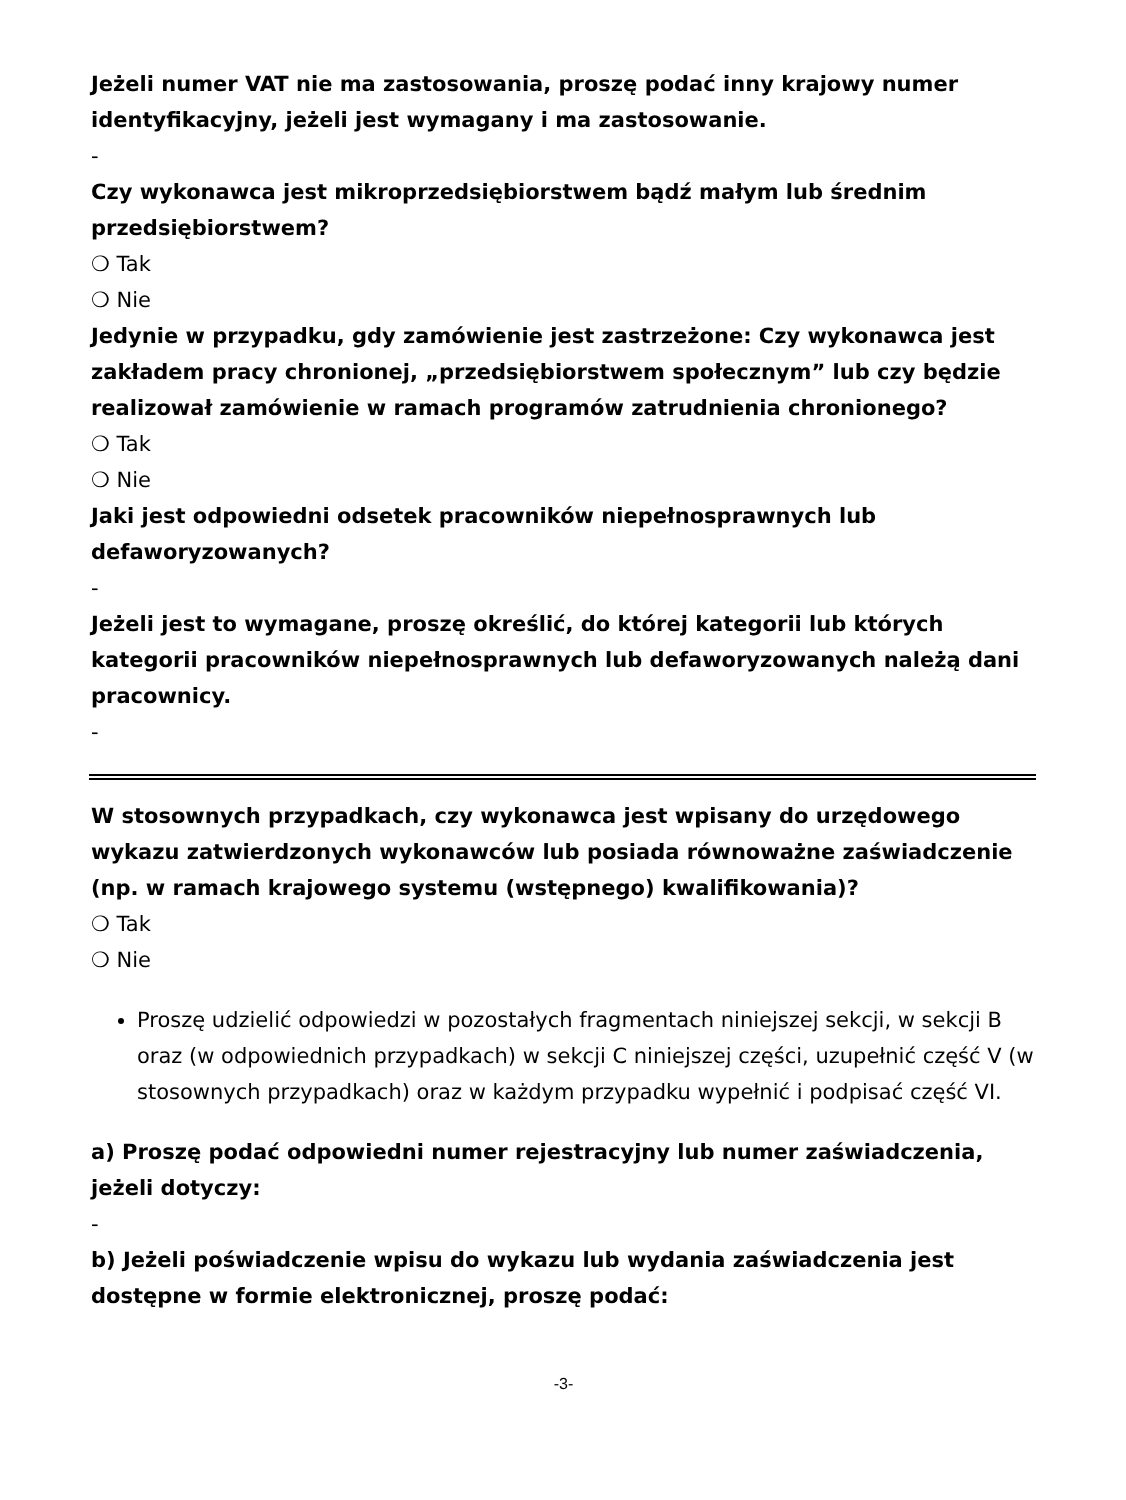Jeżeli numer VAT nie ma zastosowania, proszę podać inny krajowy numer identyfikacyjny, jeżeli jest wymagany i ma zastosowanie.
-
Czy wykonawca jest mikroprzedsiębiorstwem bądź małym lub średnim przedsiębiorstwem?
❍ Tak
❍ Nie
Jedynie w przypadku, gdy zamówienie jest zastrzeżone: Czy wykonawca jest zakładem pracy chronionej, „przedsiębiorstwem społecznym” lub czy będzie realizował zamówienie w ramach programów zatrudnienia chronionego?
❍ Tak
❍ Nie
Jaki jest odpowiedni odsetek pracowników niepełnosprawnych lub defaworyzowanych?
-
Jeżeli jest to wymagane, proszę określić, do której kategorii lub których kategorii pracowników niepełnosprawnych lub defaworyzowanych należą dani pracownicy.
-
W stosownych przypadkach, czy wykonawca jest wpisany do urzędowego wykazu zatwierdzonych wykonawców lub posiada równoważne zaświadczenie (np. w ramach krajowego systemu (wstępnego) kwalifikowania)?
❍ Tak
❍ Nie
Proszę udzielić odpowiedzi w pozostałych fragmentach niniejszej sekcji, w sekcji B oraz (w odpowiednich przypadkach) w sekcji C niniejszej części, uzupełnić część V (w stosownych przypadkach) oraz w każdym przypadku wypełnić i podpisać część VI.
a) Proszę podać odpowiedni numer rejestracyjny lub numer zaświadczenia, jeżeli dotyczy:
-
b) Jeżeli poświadczenie wpisu do wykazu lub wydania zaświadczenia jest dostępne w formie elektronicznej, proszę podać:
-3-